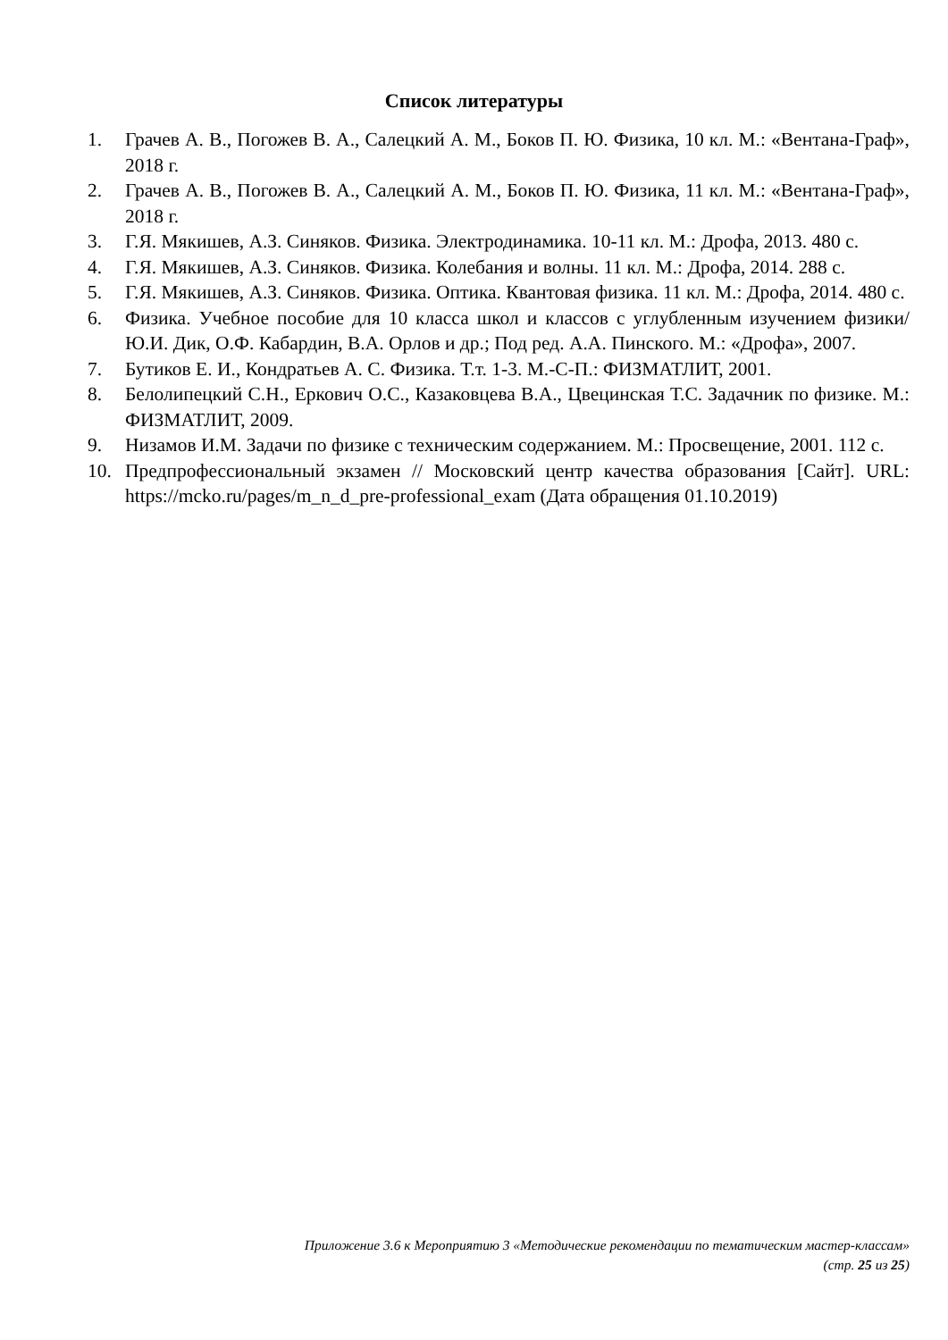Список литературы
1. Грачев А. В., Погожев В. А., Салецкий А. М., Боков П. Ю. Физика, 10 кл. М.: «Вентана-Граф», 2018 г.
2. Грачев А. В., Погожев В. А., Салецкий А. М., Боков П. Ю. Физика, 11 кл. М.: «Вентана-Граф», 2018 г.
3. Г.Я. Мякишев, А.З. Синяков. Физика. Электродинамика. 10-11 кл. М.: Дрофа, 2013. 480 с.
4. Г.Я. Мякишев, А.З. Синяков. Физика. Колебания и волны. 11 кл. М.: Дрофа, 2014. 288 с.
5. Г.Я. Мякишев, А.З. Синяков. Физика. Оптика. Квантовая физика. 11 кл. М.: Дрофа, 2014. 480 с.
6. Физика. Учебное пособие для 10 класса школ и классов с углубленным изучением физики/ Ю.И. Дик, О.Ф. Кабардин, В.А. Орлов и др.; Под ред. А.А. Пинского. М.: «Дрофа», 2007.
7. Бутиков Е. И., Кондратьев А. С. Физика. Т.т. 1-3. М.-С-П.: ФИЗМАТЛИТ, 2001.
8. Белолипецкий С.Н., Еркович О.С., Казаковцева В.А., Цвецинская Т.С. Задачник по физике. М.: ФИЗМАТЛИТ, 2009.
9. Низамов И.М. Задачи по физике с техническим содержанием. М.: Просвещение, 2001. 112 с.
10. Предпрофессиональный экзамен // Московский центр качества образования [Сайт]. URL: https://mcko.ru/pages/m_n_d_pre-professional_exam (Дата обращения 01.10.2019)
Приложение 3.6 к Мероприятию 3 «Методические рекомендации по тематическим мастер-классам»
(стр. 25 из 25)